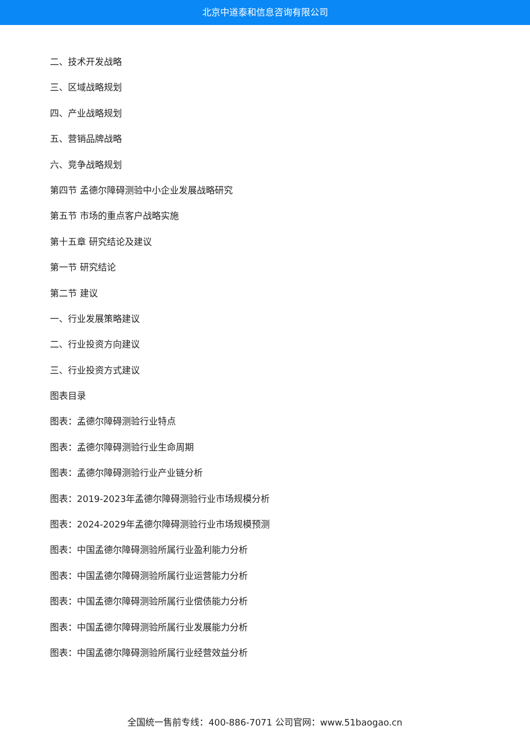北京中道泰和信息咨询有限公司
二、技术开发战略
三、区域战略规划
四、产业战略规划
五、营销品牌战略
六、竞争战略规划
第四节 孟德尔障碍测验中小企业发展战略研究
第五节 市场的重点客户战略实施
第十五章 研究结论及建议
第一节 研究结论
第二节 建议
一、行业发展策略建议
二、行业投资方向建议
三、行业投资方式建议
图表目录
图表：孟德尔障碍测验行业特点
图表：孟德尔障碍测验行业生命周期
图表：孟德尔障碍测验行业产业链分析
图表：2019-2023年孟德尔障碍测验行业市场规模分析
图表：2024-2029年孟德尔障碍测验行业市场规模预测
图表：中国孟德尔障碍测验所属行业盈利能力分析
图表：中国孟德尔障碍测验所属行业运营能力分析
图表：中国孟德尔障碍测验所属行业偿债能力分析
图表：中国孟德尔障碍测验所属行业发展能力分析
图表：中国孟德尔障碍测验所属行业经营效益分析
全国统一售前专线：400-886-7071 公司官网：www.51baogao.cn